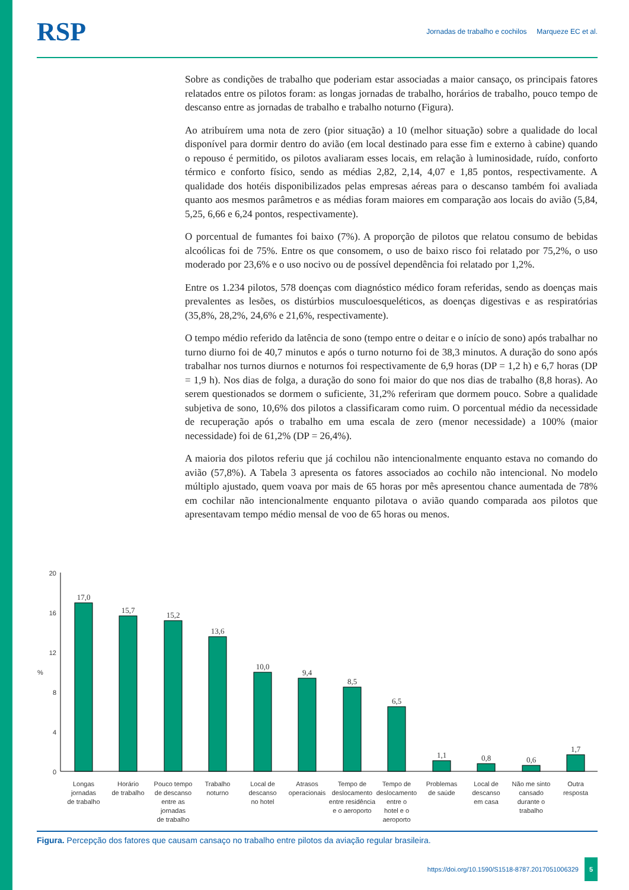RSP
Jornadas de trabalho e cochilos Marqueze EC et al.
Sobre as condições de trabalho que poderiam estar associadas a maior cansaço, os principais fatores relatados entre os pilotos foram: as longas jornadas de trabalho, horários de trabalho, pouco tempo de descanso entre as jornadas de trabalho e trabalho noturno (Figura).
Ao atribuírem uma nota de zero (pior situação) a 10 (melhor situação) sobre a qualidade do local disponível para dormir dentro do avião (em local destinado para esse fim e externo à cabine) quando o repouso é permitido, os pilotos avaliaram esses locais, em relação à luminosidade, ruído, conforto térmico e conforto físico, sendo as médias 2,82, 2,14, 4,07 e 1,85 pontos, respectivamente. A qualidade dos hotéis disponibilizados pelas empresas aéreas para o descanso também foi avaliada quanto aos mesmos parâmetros e as médias foram maiores em comparação aos locais do avião (5,84, 5,25, 6,66 e 6,24 pontos, respectivamente).
O porcentual de fumantes foi baixo (7%). A proporção de pilotos que relatou consumo de bebidas alcoólicas foi de 75%. Entre os que consomem, o uso de baixo risco foi relatado por 75,2%, o uso moderado por 23,6% e o uso nocivo ou de possível dependência foi relatado por 1,2%.
Entre os 1.234 pilotos, 578 doenças com diagnóstico médico foram referidas, sendo as doenças mais prevalentes as lesões, os distúrbios musculoesqueléticos, as doenças digestivas e as respiratórias (35,8%, 28,2%, 24,6% e 21,6%, respectivamente).
O tempo médio referido da latência de sono (tempo entre o deitar e o início de sono) após trabalhar no turno diurno foi de 40,7 minutos e após o turno noturno foi de 38,3 minutos. A duração do sono após trabalhar nos turnos diurnos e noturnos foi respectivamente de 6,9 horas (DP = 1,2 h) e 6,7 horas (DP = 1,9 h). Nos dias de folga, a duração do sono foi maior do que nos dias de trabalho (8,8 horas). Ao serem questionados se dormem o suficiente, 31,2% referiram que dormem pouco. Sobre a qualidade subjetiva de sono, 10,6% dos pilotos a classificaram como ruim. O porcentual médio da necessidade de recuperação após o trabalho em uma escala de zero (menor necessidade) a 100% (maior necessidade) foi de 61,2% (DP = 26,4%).
A maioria dos pilotos referiu que já cochilou não intencionalmente enquanto estava no comando do avião (57,8%). A Tabela 3 apresenta os fatores associados ao cochilo não intencional. No modelo múltiplo ajustado, quem voava por mais de 65 horas por mês apresentou chance aumentada de 78% em cochilar não intencionalmente enquanto pilotava o avião quando comparada aos pilotos que apresentavam tempo médio mensal de voo de 65 horas ou menos.
20
16
12
%
8
4
0
17,0
15,7
15,2
13,6
10,0
9,4
8,5
6,5
1,1
0,8
0,6
1,7
Longas
jornadas
de trabalho
Horário
de trabalho
Pouco tempo
de descanso
entre as
jornadas
de trabalho
Trabalho
noturno
Local de
descanso
no hotel
Atrasos
operacionais
Tempo de
deslocamento
entre residência
e o aeroporto
Tempo de
deslocamento
entre o
hotel e o
aeroporto
Problemas
de saúde
Local de
descanso
em casa
Não me sinto
cansado
durante o
trabalho
Outra
resposta
Figura. Percepção dos fatores que causam cansaço no trabalho entre pilotos da aviação regular brasileira.
https://doi.org/10.1590/S1518-8787.2017051006329 5